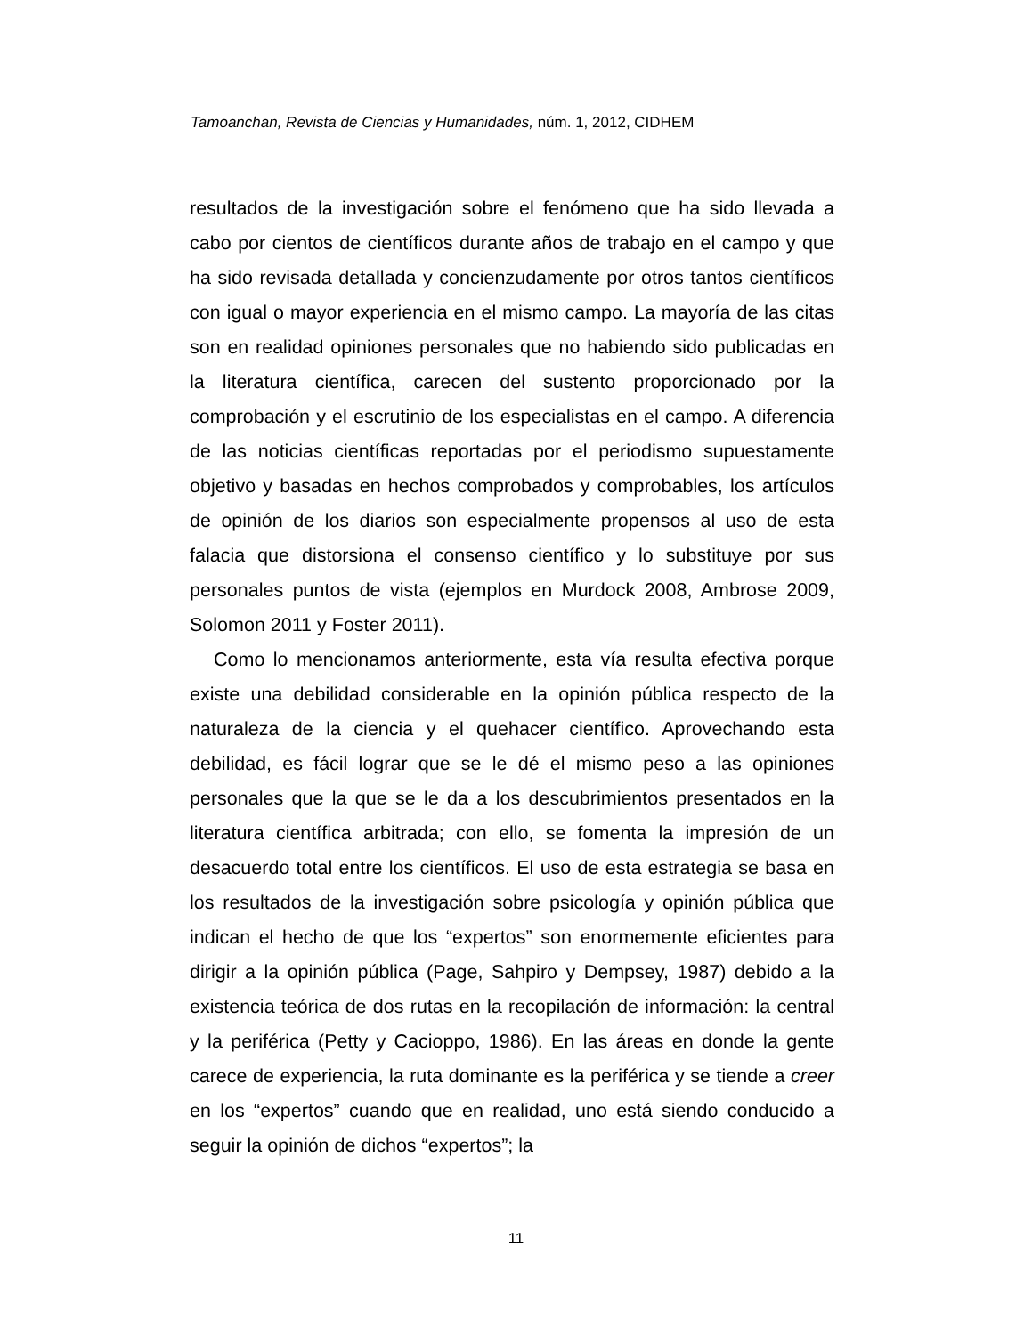Tamoanchan, Revista de Ciencias y Humanidades, núm. 1, 2012, CIDHEM
resultados de la investigación sobre el fenómeno que ha sido llevada a cabo por cientos de científicos durante años de trabajo en el campo y que ha sido revisada detallada y concienzudamente por otros tantos científicos con igual o mayor experiencia en el mismo campo. La mayoría de las citas son en realidad opiniones personales que no habiendo sido publicadas en la literatura científica, carecen del sustento proporcionado por la comprobación y el escrutinio de los especialistas en el campo. A diferencia de las noticias científicas reportadas por el periodismo supuestamente objetivo y basadas en hechos comprobados y comprobables, los artículos de opinión de los diarios son especialmente propensos al uso de esta falacia que distorsiona el consenso científico y lo substituye por sus personales puntos de vista (ejemplos en Murdock 2008, Ambrose 2009, Solomon 2011 y Foster 2011).
Como lo mencionamos anteriormente, esta vía resulta efectiva porque existe una debilidad considerable en la opinión pública respecto de la naturaleza de la ciencia y el quehacer científico. Aprovechando esta debilidad, es fácil lograr que se le dé el mismo peso a las opiniones personales que la que se le da a los descubrimientos presentados en la literatura científica arbitrada; con ello, se fomenta la impresión de un desacuerdo total entre los científicos. El uso de esta estrategia se basa en los resultados de la investigación sobre psicología y opinión pública que indican el hecho de que los “expertos” son enormemente eficientes para dirigir a la opinión pública (Page, Sahpiro y Dempsey, 1987) debido a la existencia teórica de dos rutas en la recopilación de información: la central y la periférica (Petty y Cacioppo, 1986). En las áreas en donde la gente carece de experiencia, la ruta dominante es la periférica y se tiende a creer en los “expertos” cuando que en realidad, uno está siendo conducido a seguir la opinión de dichos “expertos”; la
11